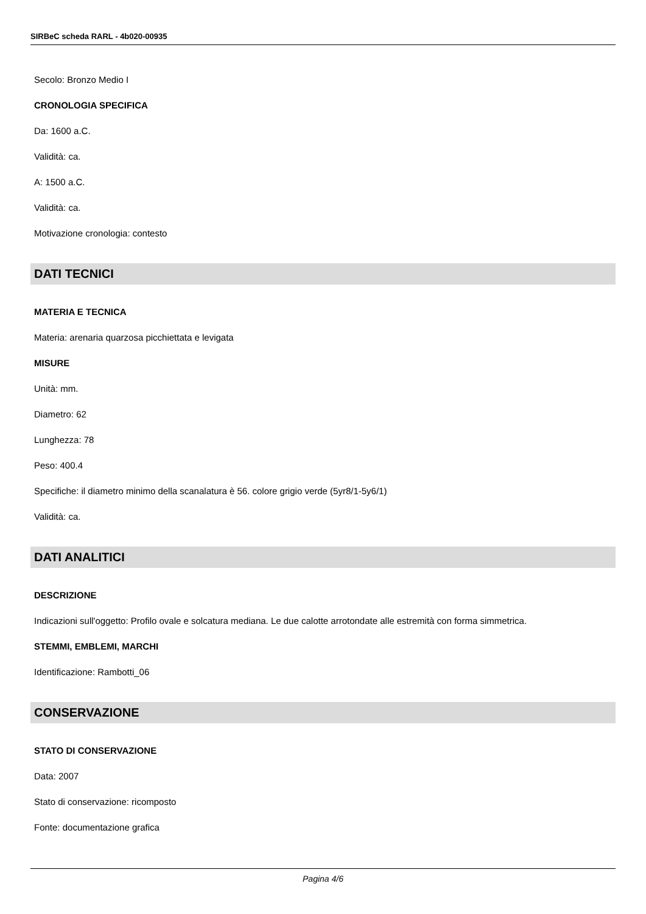SIRBeC scheda RARL - 4b020-00935
Secolo: Bronzo Medio I
CRONOLOGIA SPECIFICA
Da: 1600 a.C.
Validità: ca.
A: 1500 a.C.
Validità: ca.
Motivazione cronologia: contesto
DATI TECNICI
MATERIA E TECNICA
Materia: arenaria quarzosa picchiettata e levigata
MISURE
Unità: mm.
Diametro: 62
Lunghezza: 78
Peso: 400.4
Specifiche: il diametro minimo della scanalatura è 56. colore grigio verde (5yr8/1-5y6/1)
Validità: ca.
DATI ANALITICI
DESCRIZIONE
Indicazioni sull'oggetto: Profilo ovale e solcatura mediana. Le due calotte arrotondate alle estremità con forma simmetrica.
STEMMI, EMBLEMI, MARCHI
Identificazione: Rambotti_06
CONSERVAZIONE
STATO DI CONSERVAZIONE
Data: 2007
Stato di conservazione: ricomposto
Fonte: documentazione grafica
Pagina 4/6